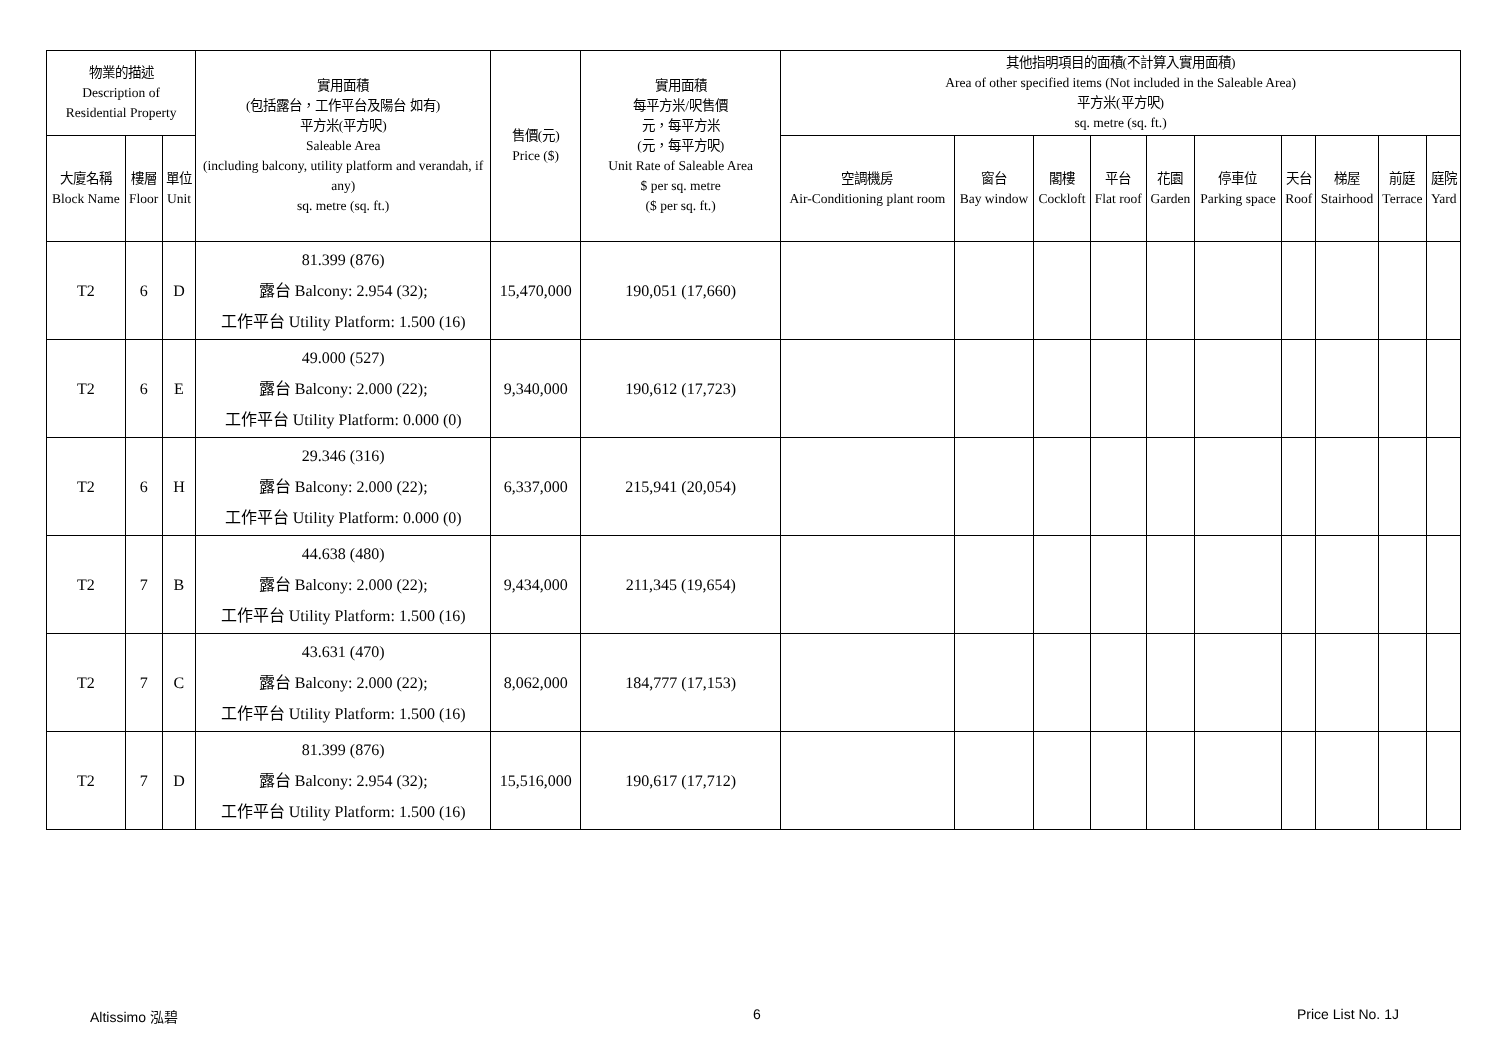| 物業的描述 Description of Residential Property | | | 實用面積 (包括露台，工作平台及陽台 如有) 平方米(平方呎) Saleable Area (including balcony, utility platform and verandah, if any) sq. metre (sq. ft.) | 售價(元) Price ($) | 實用面積 每平方米/呎售價 元，每平方米 (元，每平方呎) Unit Rate of Saleable Area $ per sq. metre ($ per sq. ft.) | 其他指明項目的面積(不計算入實用面積) Area of other specified items (Not included in the Saleable Area) 平方米(平方呎) sq. metre (sq. ft.) | | | | | | | | | |
| --- | --- | --- | --- | --- | --- | --- | --- | --- | --- | --- | --- | --- | --- | --- | --- |
| 大廈名稱 Block Name | 樓層 Floor | 單位 Unit | | | | 空調機房 Air-Conditioning plant room | 窗台 Bay window | 閣樓 Cockloft | 平台 Flat roof | 花園 Garden | 停車位 Parking space | 天台 Roof | 梯屋 Stairhood | 前庭 Terrace | 庭院 Yard |
| T2 | 6 | D | 81.399 (876) 露台 Balcony: 2.954 (32); 工作平台 Utility Platform: 1.500 (16) | 15,470,000 | 190,051 (17,660) | | | | | | | | | | |
| T2 | 6 | E | 49.000 (527) 露台 Balcony: 2.000 (22); 工作平台 Utility Platform: 0.000 (0) | 9,340,000 | 190,612 (17,723) | | | | | | | | | | |
| T2 | 6 | H | 29.346 (316) 露台 Balcony: 2.000 (22); 工作平台 Utility Platform: 0.000 (0) | 6,337,000 | 215,941 (20,054) | | | | | | | | | | |
| T2 | 7 | B | 44.638 (480) 露台 Balcony: 2.000 (22); 工作平台 Utility Platform: 1.500 (16) | 9,434,000 | 211,345 (19,654) | | | | | | | | | | |
| T2 | 7 | C | 43.631 (470) 露台 Balcony: 2.000 (22); 工作平台 Utility Platform: 1.500 (16) | 8,062,000 | 184,777 (17,153) | | | | | | | | | | |
| T2 | 7 | D | 81.399 (876) 露台 Balcony: 2.954 (32); 工作平台 Utility Platform: 1.500 (16) | 15,516,000 | 190,617 (17,712) | | | | | | | | | | |
Altissimo 泓碧 6 Price List No. 1J